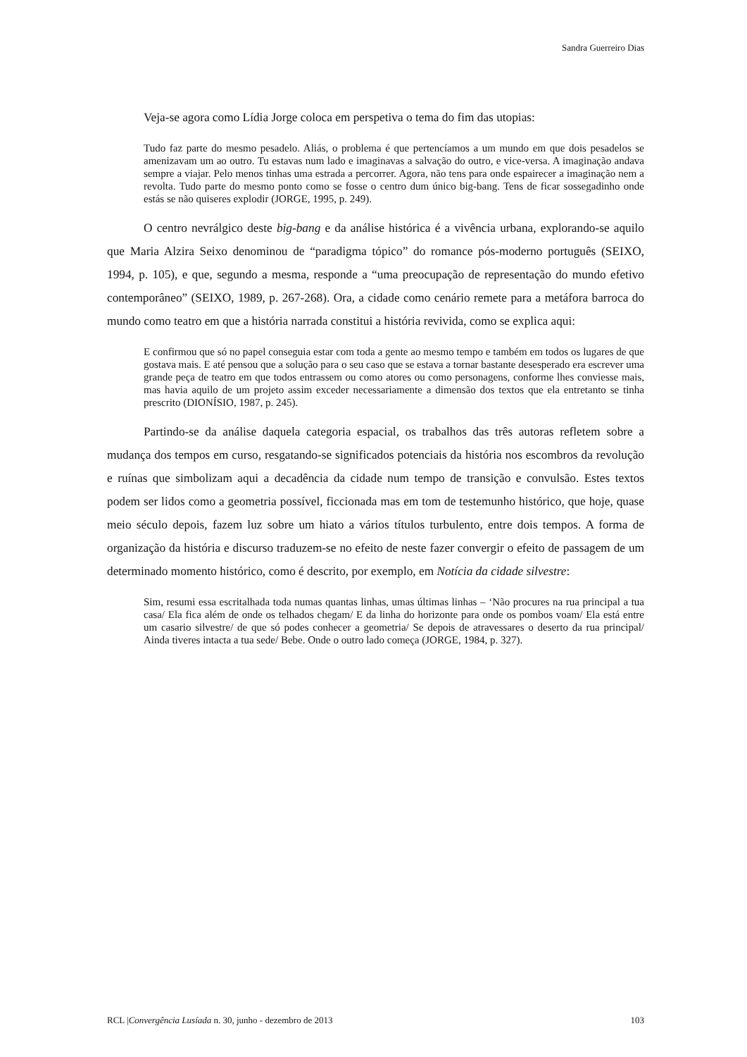Sandra Guerreiro Dias
Veja-se agora como Lídia Jorge coloca em perspetiva o tema do fim das utopias:
Tudo faz parte do mesmo pesadelo. Aliás, o problema é que pertencíamos a um mundo em que dois pesadelos se amenizavam um ao outro. Tu estavas num lado e imaginavas a salvação do outro, e vice-versa. A imaginação andava sempre a viajar. Pelo menos tinhas uma estrada a percorrer. Agora, não tens para onde espairecer a imaginação nem a revolta. Tudo parte do mesmo ponto como se fosse o centro dum único big-bang. Tens de ficar sossegadinho onde estás se não quiseres explodir (JORGE, 1995, p. 249).
O centro nevrálgico deste big-bang e da análise histórica é a vivência urbana, explorando-se aquilo que Maria Alzira Seixo denominou de “paradigma tópico” do romance pós-moderno português (SEIXO, 1994, p. 105), e que, segundo a mesma, responde a “uma preocupação de representação do mundo efetivo contemporâneo” (SEIXO, 1989, p. 267-268). Ora, a cidade como cenário remete para a metáfora barroca do mundo como teatro em que a história narrada constitui a história revivida, como se explica aqui:
E confirmou que só no papel conseguia estar com toda a gente ao mesmo tempo e também em todos os lugares de que gostava mais. E até pensou que a solução para o seu caso que se estava a tornar bastante desesperado era escrever uma grande peça de teatro em que todos entrassem ou como atores ou como personagens, conforme lhes conviesse mais, mas havia aquilo de um projeto assim exceder necessariamente a dimensão dos textos que ela entretanto se tinha prescrito (DIONÍSIO, 1987, p. 245).
Partindo-se da análise daquela categoria espacial, os trabalhos das três autoras refletem sobre a mudança dos tempos em curso, resgatando-se significados potenciais da história nos escombros da revolução e ruínas que simbolizam aqui a decadência da cidade num tempo de transição e convulsão. Estes textos podem ser lidos como a geometria possível, ficcionada mas em tom de testemunho histórico, que hoje, quase meio século depois, fazem luz sobre um hiato a vários títulos turbulento, entre dois tempos. A forma de organização da história e discurso traduzem-se no efeito de neste fazer convergir o efeito de passagem de um determinado momento histórico, como é descrito, por exemplo, em Notícia da cidade silvestre:
Sim, resumi essa escritalhada toda numas quantas linhas, umas últimas linhas – ‘Não procures na rua principal a tua casa/ Ela fica além de onde os telhados chegam/ E da linha do horizonte para onde os pombos voam/ Ela está entre um casario silvestre/ de que só podes conhecer a geometria/ Se depois de atravessares o deserto da rua principal/ Ainda tiveres intacta a tua sede/ Bebe. Onde o outro lado começa (JORGE, 1984, p. 327).
RCL |Convergência Lusíada n. 30, junho - dezembro de 2013 103